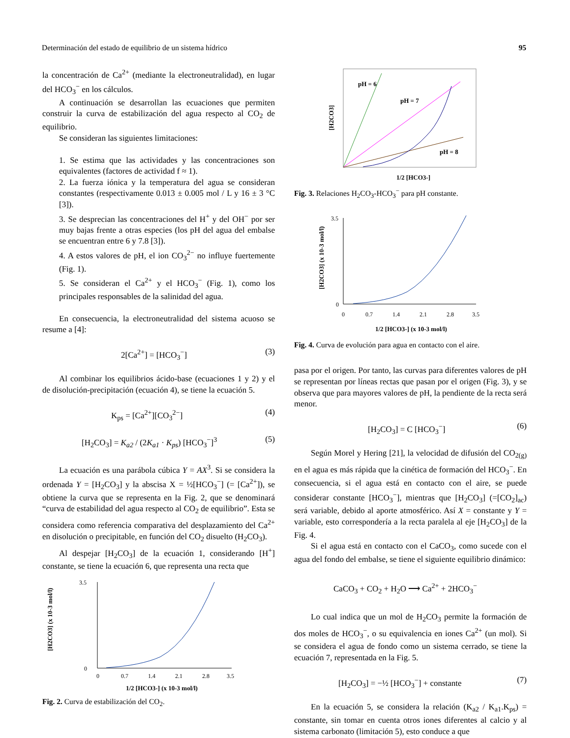Determinación del estado de equilibrio de un sistema hídrico 95
la concentración de Ca<sup>2+</sup> (mediante la electroneutralidad), en lugar del HCO<sub>3</sub><sup>−</sup> en los cálculos.
A continuación se desarrollan las ecuaciones que permiten construir la curva de estabilización del agua respecto al CO<sub>2</sub> de equilibrio.
Se consideran las siguientes limitaciones:
1. Se estima que las actividades y las concentraciones son equivalentes (factores de actividad f ≈ 1).
2. La fuerza iónica y la temperatura del agua se consideran constantes (respectivamente 0.013 ± 0.005 mol / L y 16 ± 3 °C [3]).
3. Se desprecian las concentraciones del H<sup>+</sup> y del OH<sup>−</sup> por ser muy bajas frente a otras especies (los pH del agua del embalse se encuentran entre 6 y 7.8 [3]).
4. A estos valores de pH, el ion CO<sub>3</sub><sup>2−</sup> no influye fuertemente (Fig. 1).
5. Se consideran el Ca<sup>2+</sup> y el HCO<sub>3</sub><sup>−</sup> (Fig. 1), como los principales responsables de la salinidad del agua.
En consecuencia, la electroneutralidad del sistema acuoso se resume a [4]:
2[Ca<sup>2+</sup>] = [HCO<sub>3</sub><sup>−</sup>] (3)
Al combinar los equilibrios ácido-base (ecuaciones 1 y 2) y el de disolución-precipitación (ecuación 4), se tiene la ecuación 5.
K<sub>ps</sub> = [Ca<sup>2+</sup>][CO<sub>3</sub><sup>2−</sup>] (4)
[H<sub>2</sub>CO<sub>3</sub>] = K<sub>a2</sub> / (2K<sub>a1</sub> · K<sub>ps</sub>) [HCO<sub>3</sub><sup>−</sup>]<sup>3</sup> (5)
La ecuación es una parábola cúbica Y = AX<sup>3</sup>. Si se considera la ordenada Y = [H<sub>2</sub>CO<sub>3</sub>] y la abscisa X = ½[HCO<sub>3</sub><sup>−</sup>] (= [Ca<sup>2+</sup>]), se obtiene la curva que se representa en la Fig. 2, que se denominará “curva de estabilidad del agua respecto al CO<sub>2</sub> de equilibrio”. Esta se considera como referencia comparativa del desplazamiento del Ca<sup>2+</sup> en disolución o precipitable, en función del CO<sub>2</sub> disuelto (H<sub>2</sub>CO<sub>3</sub>).
Al despejar [H<sub>2</sub>CO<sub>3</sub>] de la ecuación 1, considerando [H<sup>+</sup>] constante, se tiene la ecuación 6, que representa una recta que
[H2CO3] (x 10-3 mol/l)
3.5
0
0
0.7
1.4
2.1
2.8
3.5
1/2 [HCO3-] (x 10-3 mol/l)
Fig. 2. Curva de estabilización del CO<sub>2</sub>.
pH = 6
pH = 7
pH = 8
[H2CO3]
1/2 [HCO3-]
Fig. 3. Relaciones H<sub>2</sub>CO<sub>3</sub>-HCO<sub>3</sub><sup>−</sup> para pH constante.
[H2CO3] (x 10-3 mol/l)
3.5
0
0
0.7
1.4
2.1
2.8
3.5
1/2 [HCO3-] (x 10-3 mol/l)
Fig. 4. Curva de evolución para agua en contacto con el aire.
pasa por el origen. Por tanto, las curvas para diferentes valores de pH se representan por líneas rectas que pasan por el origen (Fig. 3), y se observa que para mayores valores de pH, la pendiente de la recta será menor.
[H<sub>2</sub>CO<sub>3</sub>] = C [HCO<sub>3</sub><sup>−</sup>] (6)
Según Morel y Hering [21], la velocidad de difusión del CO<sub>2(g)</sub> en el agua es más rápida que la cinética de formación del HCO<sub>3</sub><sup>−</sup>. En consecuencia, si el agua está en contacto con el aire, se puede considerar constante [HCO<sub>3</sub><sup>−</sup>], mientras que [H<sub>2</sub>CO<sub>3</sub>] (=[CO<sub>2</sub>]<sub>ac</sub>) será variable, debido al aporte atmosférico. Así X = constante y Y = variable, esto correspondería a la recta paralela al eje [H<sub>2</sub>CO<sub>3</sub>] de la Fig. 4.
Si el agua está en contacto con el CaCO<sub>3</sub>, como sucede con el agua del fondo del embalse, se tiene el siguiente equilibrio dinámico:
CaCO<sub>3</sub> + CO<sub>2</sub> + H<sub>2</sub>O ⟶ Ca<sup>2+</sup> + 2HCO<sub>3</sub><sup>−</sup>
Lo cual indica que un mol de H<sub>2</sub>CO<sub>3</sub> permite la formación de dos moles de HCO<sub>3</sub><sup>−</sup>, o su equivalencia en iones Ca<sup>2+</sup> (un mol). Si se considera el agua de fondo como un sistema cerrado, se tiene la ecuación 7, representada en la Fig. 5.
[H<sub>2</sub>CO<sub>3</sub>] = −½ [HCO<sub>3</sub><sup>−</sup>] + constante (7)
En la ecuación 5, se considera la relación (K<sub>a2</sub> / K<sub>a1</sub>.K<sub>ps</sub>) = constante, sin tomar en cuenta otros iones diferentes al calcio y al sistema carbonato (limitación 5), esto conduce a que